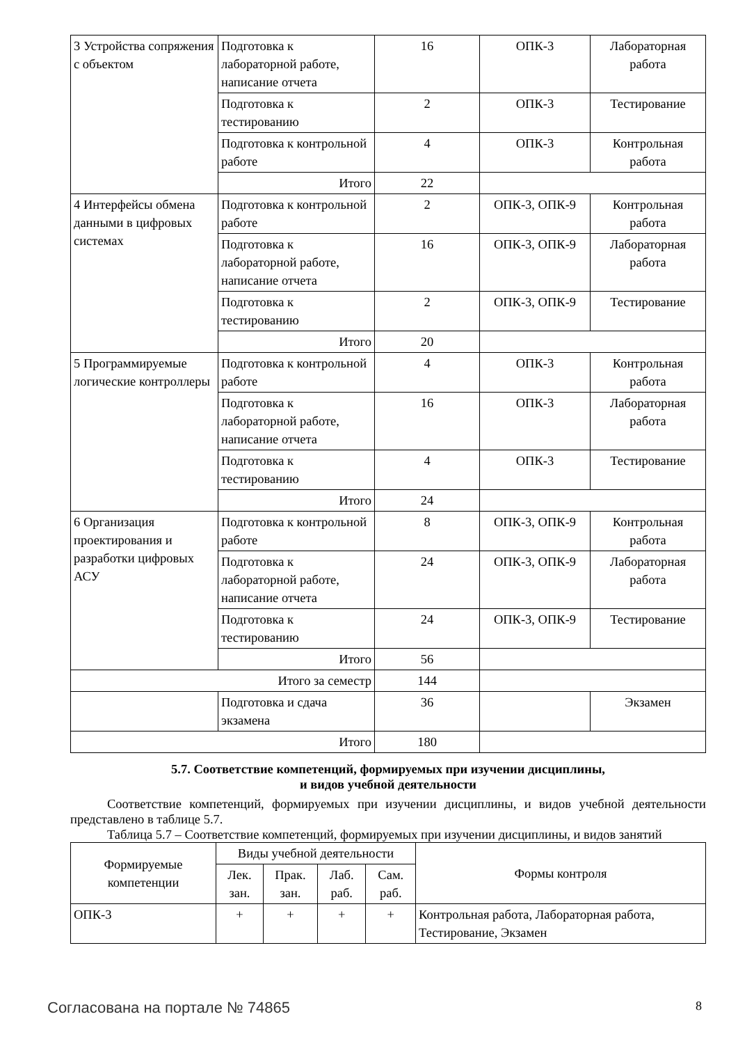| 3 Устройства сопряжения с объектом | Подготовка к лабораторной работе, написание отчета | 16 | ОПК-3 | Лабораторная работа |
| | Подготовка к тестированию | 2 | ОПК-3 | Тестирование |
| | Подготовка к контрольной работе | 4 | ОПК-3 | Контрольная работа |
| | Итого | 22 | | |
| 4 Интерфейсы обмена данными в цифровых системах | Подготовка к контрольной работе | 2 | ОПК-3, ОПК-9 | Контрольная работа |
| | Подготовка к лабораторной работе, написание отчета | 16 | ОПК-3, ОПК-9 | Лабораторная работа |
| | Подготовка к тестированию | 2 | ОПК-3, ОПК-9 | Тестирование |
| | Итого | 20 | | |
| 5 Программируемые логические контроллеры | Подготовка к контрольной работе | 4 | ОПК-3 | Контрольная работа |
| | Подготовка к лабораторной работе, написание отчета | 16 | ОПК-3 | Лабораторная работа |
| | Подготовка к тестированию | 4 | ОПК-3 | Тестирование |
| | Итого | 24 | | |
| 6 Организация проектирования и разработки цифровых АСУ | Подготовка к контрольной работе | 8 | ОПК-3, ОПК-9 | Контрольная работа |
| | Подготовка к лабораторной работе, написание отчета | 24 | ОПК-3, ОПК-9 | Лабораторная работа |
| | Подготовка к тестированию | 24 | ОПК-3, ОПК-9 | Тестирование |
| | Итого | 56 | | |
| Итого за семестр | | 144 | | |
| | Подготовка и сдача экзамена | 36 | | Экзамен |
| Итого | | 180 | | |
5.7. Соответствие компетенций, формируемых при изучении дисциплины,
и видов учебной деятельности
Соответствие компетенций, формируемых при изучении дисциплины, и видов учебной деятельности представлено в таблице 5.7.
Таблица 5.7 – Соответствие компетенций, формируемых при изучении дисциплины, и видов занятий
| Формируемые компетенции | Виды учебной деятельности | | | | Формы контроля |
| --- | --- | --- | --- | --- | --- |
| | Лек. зан. | Прак. зан. | Лаб. раб. | Сам. раб. | |
| ОПК-3 | + | + | + | + | Контрольная работа, Лабораторная работа, Тестирование, Экзамен |
Согласована на портале № 74865 8